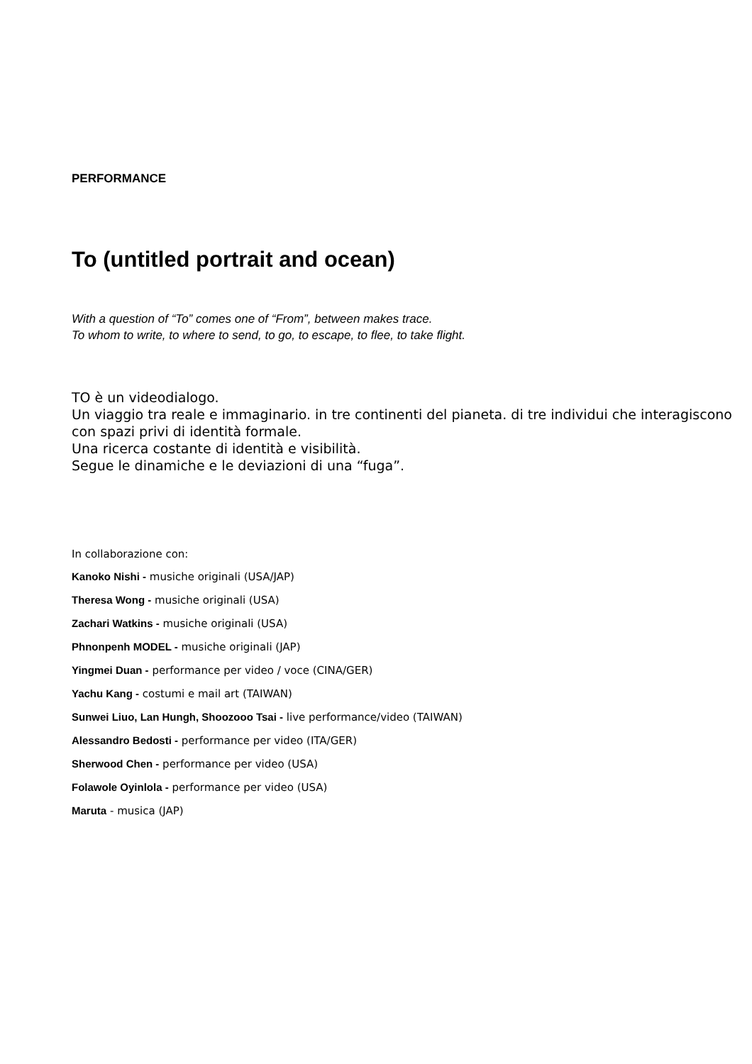PERFORMANCE
To (untitled portrait and ocean)
With a question of “To” comes one of “From”, between makes trace.
To whom to write, to where to send, to go, to escape, to flee, to take flight.
TO è un videodialogo.
Un viaggio tra reale e immaginario. in tre continenti del pianeta. di tre individui che interagiscono con spazi privi di identità formale.
Una ricerca costante di identità e visibilità.
Segue le dinamiche e le deviazioni di una “fuga”.
In collaborazione con:
Kanoko Nishi - musiche originali (USA/JAP)
Theresa Wong - musiche originali (USA)
Zachari Watkins - musiche originali (USA)
Phnonpenh MODEL - musiche originali (JAP)
Yingmei Duan - performance per video / voce (CINA/GER)
Yachu Kang - costumi e mail art (TAIWAN)
Sunwei Liuo, Lan Hungh, Shoozooo Tsai - live performance/video (TAIWAN)
Alessandro Bedosti - performance per video (ITA/GER)
Sherwood Chen - performance per video (USA)
Folawole Oyinlola - performance per video (USA)
Maruta - musica (JAP)